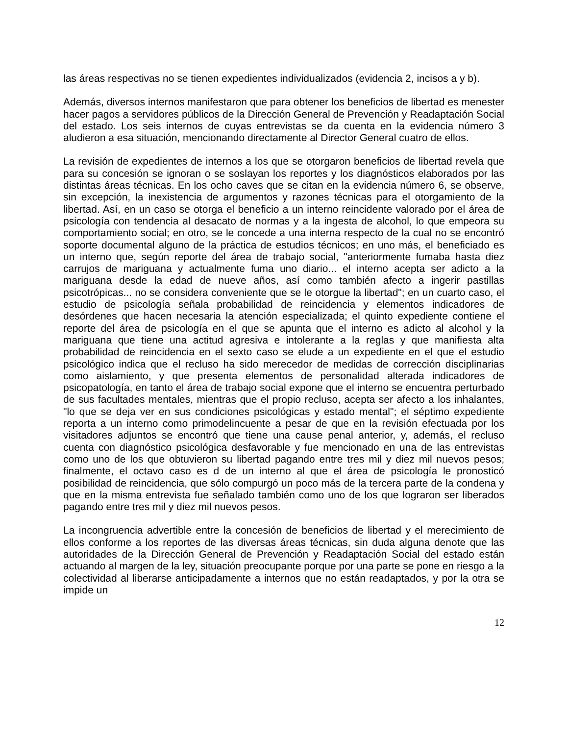las áreas respectivas no se tienen expedientes individualizados (evidencia 2, incisos a y b).
Además, diversos internos manifestaron que para obtener los beneficios de libertad es menester hacer pagos a servidores públicos de la Dirección General de Prevención y Readaptación Social del estado. Los seis internos de cuyas entrevistas se da cuenta en la evidencia número 3 aludieron a esa situación, mencionando directamente al Director General cuatro de ellos.
La revisión de expedientes de internos a los que se otorgaron beneficios de libertad revela que para su concesión se ignoran o se soslayan los reportes y los diagnósticos elaborados por las distintas áreas técnicas. En los ocho caves que se citan en la evidencia número 6, se observe, sin excepción, la inexistencia de argumentos y razones técnicas para el otorgamiento de la libertad. Así, en un caso se otorga el beneficio a un interno reincidente valorado por el área de psicología con tendencia al desacato de normas y a la ingesta de alcohol, lo que empeora su comportamiento social; en otro, se le concede a una interna respecto de la cual no se encontró soporte documental alguno de la práctica de estudios técnicos; en uno más, el beneficiado es un interno que, según reporte del área de trabajo social, "anteriormente fumaba hasta diez carrujos de mariguana y actualmente fuma uno diario... el interno acepta ser adicto a la mariguana desde la edad de nueve años, así como también afecto a ingerir pastillas psicotrópicas... no se considera conveniente que se le otorgue la libertad"; en un cuarto caso, el estudio de psicología señala probabilidad de reincidencia y elementos indicadores de desórdenes que hacen necesaria la atención especializada; el quinto expediente contiene el reporte del área de psicología en el que se apunta que el interno es adicto al alcohol y la mariguana que tiene una actitud agresiva e intolerante a la reglas y que manifiesta alta probabilidad de reincidencia en el sexto caso se elude a un expediente en el que el estudio psicológico indica que el recluso ha sido merecedor de medidas de corrección disciplinarias como aislamiento, y que presenta elementos de personalidad alterada indicadores de psicopatología, en tanto el área de trabajo social expone que el interno se encuentra perturbado de sus facultades mentales, mientras que el propio recluso, acepta ser afecto a los inhalantes, "lo que se deja ver en sus condiciones psicológicas y estado mental"; el séptimo expediente reporta a un interno como primodelincuente a pesar de que en la revisión efectuada por los visitadores adjuntos se encontró que tiene una cause penal anterior, y, además, el recluso cuenta con diagnóstico psicológica desfavorable y fue mencionado en una de las entrevistas como uno de los que obtuvieron su libertad pagando entre tres mil y diez mil nuevos pesos; finalmente, el octavo caso es d de un interno al que el área de psicología le pronosticó posibilidad de reincidencia, que sólo compurgó un poco más de la tercera parte de la condena y que en la misma entrevista fue señalado también como uno de los que lograron ser liberados pagando entre tres mil y diez mil nuevos pesos.
La incongruencia advertible entre la concesión de beneficios de libertad y el merecimiento de ellos conforme a los reportes de las diversas áreas técnicas, sin duda alguna denote que las autoridades de la Dirección General de Prevención y Readaptación Social del estado están actuando al margen de la ley, situación preocupante porque por una parte se pone en riesgo a la colectividad al liberarse anticipadamente a internos que no están readaptados, y por la otra se impide un
12